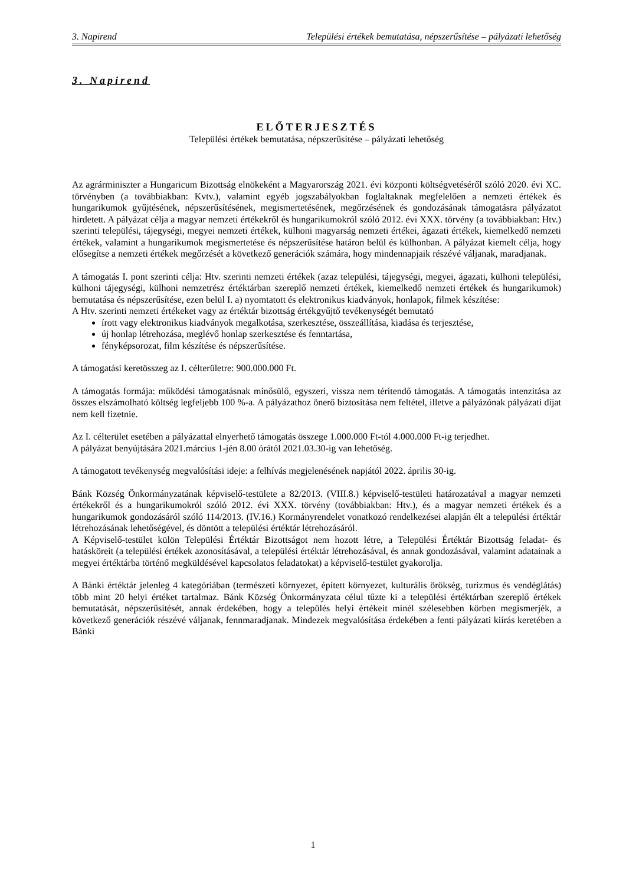3. Napirend Települési értékek bemutatása, népszerűsítése – pályázati lehetőség
3. Napirend
ELŐTERJESZTÉS
Települési értékek bemutatása, népszerűsítése – pályázati lehetőség
Az agrárminiszter a Hungaricum Bizottság elnökeként a Magyarország 2021. évi központi költségvetéséről szóló 2020. évi XC. törvényben (a továbbiakban: Kvtv.), valamint egyéb jogszabályokban foglaltaknak megfelelően a nemzeti értékek és hungarikumok gyűjtésének, népszerűsítésének, megismertetésének, megőrzésének és gondozásának támogatásra pályázatot hirdetett. A pályázat célja a magyar nemzeti értékekről és hungarikumokról szóló 2012. évi XXX. törvény (a továbbiakban: Htv.) szerinti települési, tájegységi, megyei nemzeti értékek, külhoni magyarság nemzeti értékei, ágazati értékek, kiemelkedő nemzeti értékek, valamint a hungarikumok megismertetése és népszerűsítése határon belül és külhonban. A pályázat kiemelt célja, hogy elősegítse a nemzeti értékek megőrzését a következő generációk számára, hogy mindennapjaik részévé váljanak, maradjanak.
A támogatás I. pont szerinti célja: Htv. szerinti nemzeti értékek (azaz települési, tájegységi, megyei, ágazati, külhoni települési, külhoni tájegységi, külhoni nemzetrész értéktárban szereplő nemzeti értékek, kiemelkedő nemzeti értékek és hungarikumok) bemutatása és népszerűsítése, ezen belül I. a) nyomtatott és elektronikus kiadványok, honlapok, filmek készítése:
A Htv. szerinti nemzeti értékeket vagy az értéktár bizottság értékgyűjtő tevékenységét bemutató
írott vagy elektronikus kiadványok megalkotása, szerkesztése, összeállítása, kiadása és terjesztése,
új honlap létrehozása, meglévő honlap szerkesztése és fenntartása,
fényképsorozat, film készítése és népszerűsítése.
A támogatási keretösszeg az I. célterületre: 900.000.000 Ft.
A támogatás formája: működési támogatásnak minősülő, egyszeri, vissza nem térítendő támogatás. A támogatás intenzitása az összes elszámolható költség legfeljebb 100 %-a. A pályázathoz önerő biztosítása nem feltétel, illetve a pályázónak pályázati díjat nem kell fizetnie.
Az I. célterület esetében a pályázattal elnyerhető támogatás összege 1.000.000 Ft-tól 4.000.000 Ft-ig terjedhet.
A pályázat benyújtására 2021.március 1-jén 8.00 órától 2021.03.30-ig van lehetőség.
A támogatott tevékenység megvalósítási ideje: a felhívás megjelenésének napjától 2022. április 30-ig.
Bánk Község Önkormányzatának képviselő-testülete a 82/2013. (VIII.8.) képviselő-testületi határozatával a magyar nemzeti értékekről és a hungarikumokról szóló 2012. évi XXX. törvény (továbbiakban: Htv.), és a magyar nemzeti értékek és a hungarikumok gondozásáról szóló 114/2013. (IV.16.) Kormányrendelet vonatkozó rendelkezései alapján élt a települési értéktár létrehozásának lehetőségével, és döntött a települési értéktár létrehozásáról.
A Képviselő-testület külön Települési Értéktár Bizottságot nem hozott létre, a Települési Értéktár Bizottság feladat- és hatásköreit (a települési értékek azonosításával, a települési értéktár létrehozásával, és annak gondozásával, valamint adatainak a megyei értéktárba történő megküldésével kapcsolatos feladatokat) a képviselő-testület gyakorolja.
A Bánki értéktár jelenleg 4 kategóriában (természeti környezet, épített környezet, kulturális örökség, turizmus és vendéglátás) több mint 20 helyi értéket tartalmaz. Bánk Község Önkormányzata célul tűzte ki a települési értéktárban szereplő értékek bemutatását, népszerűsítését, annak érdekében, hogy a település helyi értékeit minél szélesebben körben megismerjék, a következő generációk részévé váljanak, fennmaradjanak. Mindezek megvalósítása érdekében a fenti pályázati kiírás keretében a Bánki
1